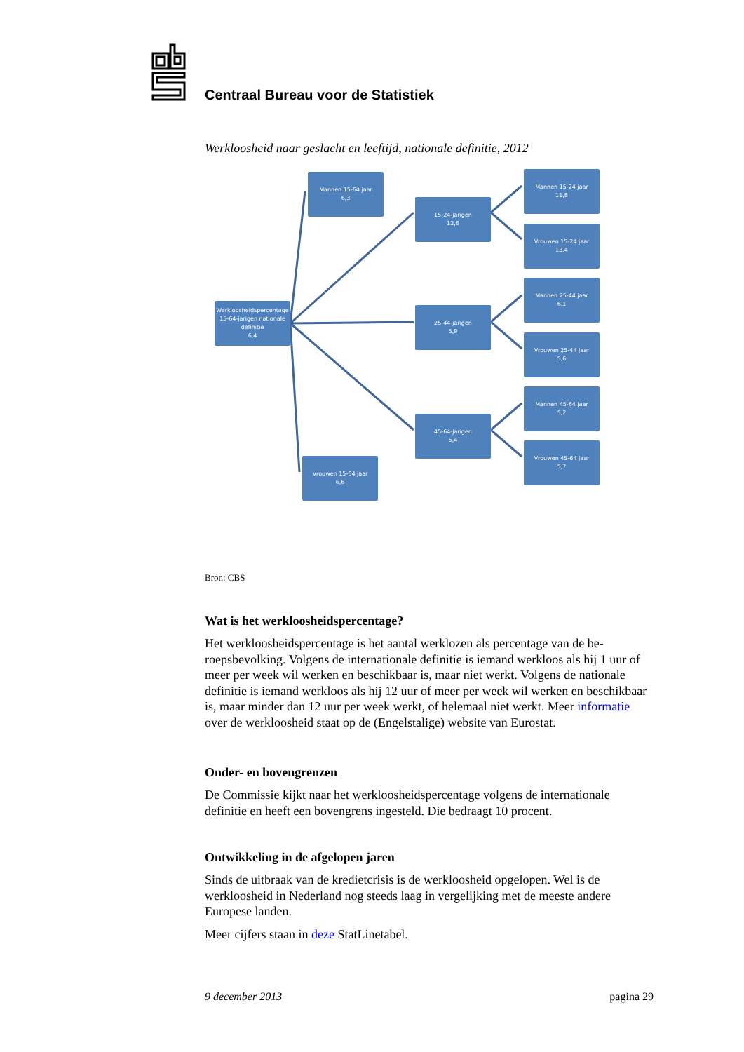Centraal Bureau voor de Statistiek
Werkloosheid naar geslacht en leeftijd, nationale definitie, 2012
Werkloosheidspercentage
15-64-jarigen nationale definitie
6,4
Mannen 15-64 jaar
6,3
Vrouwen 15-64 jaar
6,6
15-24-jarigen
12,6
25-44-jarigen
5,9
45-64-jarigen
5,4
Mannen 15-24 jaar
11,8
Vrouwen 15-24 jaar
13,4
Mannen 25-44 jaar
6,1
Vrouwen 25-44 jaar
5,6
Mannen 45-64 jaar
5,2
Vrouwen 45-64 jaar
5,7
Bron: CBS
Wat is het werkloosheidspercentage?
Het werkloosheidspercentage is het aantal werklozen als percentage van de be-roepsbevolking. Volgens de internationale definitie is iemand werkloos als hij 1 uur of meer per week wil werken en beschikbaar is, maar niet werkt. Volgens de nationale definitie is iemand werkloos als hij 12 uur of meer per week wil werken en beschikbaar is, maar minder dan 12 uur per week werkt, of helemaal niet werkt. Meer informatie over de werkloosheid staat op de (Engelstalige) website van Eurostat.
Onder- en bovengrenzen
De Commissie kijkt naar het werkloosheidspercentage volgens de internationale definitie en heeft een bovengrens ingesteld. Die bedraagt 10 procent.
Ontwikkeling in de afgelopen jaren
Sinds de uitbraak van de kredietcrisis is de werkloosheid opgelopen. Wel is de werkloosheid in Nederland nog steeds laag in vergelijking met de meeste andere Europese landen.
Meer cijfers staan in deze StatLinetabel.
9 december 2013 pagina 29